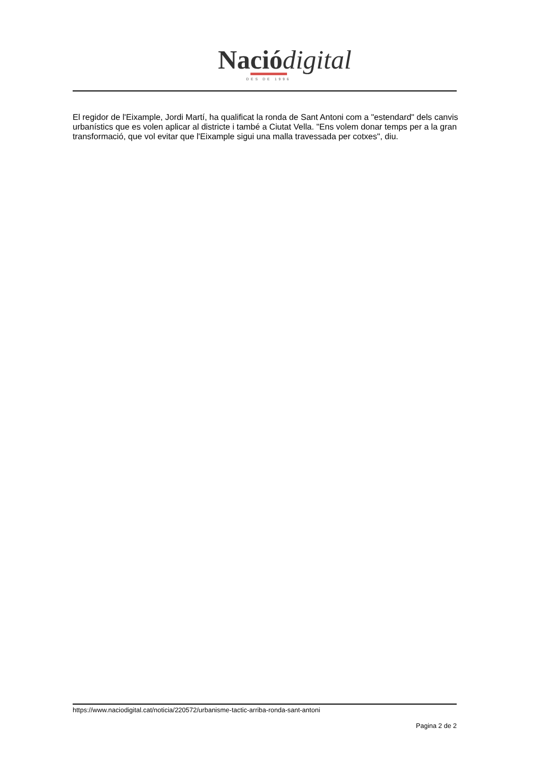Nació digital
DES DE 1996
El regidor de l'Eixample, Jordi Martí, ha qualificat la ronda de Sant Antoni com a "estendard" dels canvis urbanístics que es volen aplicar al districte i també a Ciutat Vella. "Ens volem donar temps per a la gran transformació, que vol evitar que l'Eixample sigui una malla travessada per cotxes", diu.
https://www.naciodigital.cat/noticia/220572/urbanisme-tactic-arriba-ronda-sant-antoni
Pagina 2 de 2